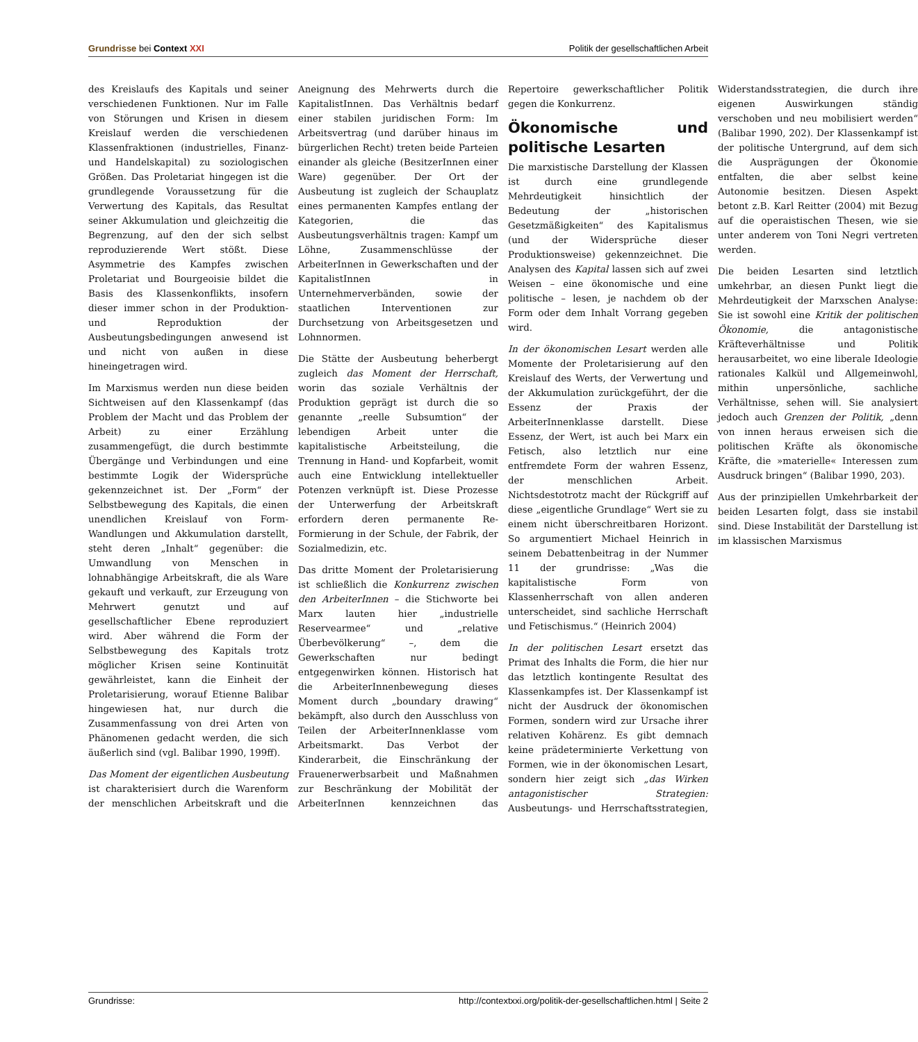Grundrisse bei Context XXI Politik der gesellschaftlichen Arbeit
des Kreislaufs des Kapitals und seiner verschiedenen Funktionen. Nur im Falle von Störungen und Krisen in diesem Kreislauf werden die verschiedenen Klassenfraktionen (industrielles, Finanz- und Handelskapital) zu soziologischen Größen. Das Proletariat hingegen ist die grundlegende Voraussetzung für die Verwertung des Kapitals, das Resultat seiner Akkumulation und gleichzeitig die Begrenzung, auf den der sich selbst reproduzierende Wert stößt. Diese Asymmetrie des Kampfes zwischen Proletariat und Bourgeoisie bildet die Basis des Klassenkonflikts, insofern dieser immer schon in der Produktion- und Reproduktion der Ausbeutungsbedingungen anwesend ist und nicht von außen in diese hineingetragen wird.
Im Marxismus werden nun diese beiden Sichtweisen auf den Klassenkampf (das Problem der Macht und das Problem der Arbeit) zu einer Erzählung zusammengefügt, die durch bestimmte Übergänge und Verbindungen und eine bestimmte Logik der Widersprüche gekennzeichnet ist. Der „Form“ der Selbstbewegung des Kapitals, die einen unendlichen Kreislauf von Form-Wandlungen und Akkumulation darstellt, steht deren „Inhalt“ gegenüber: die Umwandlung von Menschen in lohnabhängige Arbeitskraft, die als Ware gekauft und verkauft, zur Erzeugung von Mehrwert genutzt und auf gesellschaftlicher Ebene reproduziert wird. Aber während die Form der Selbstbewegung des Kapitals trotz möglicher Krisen seine Kontinuität gewährleistet, kann die Einheit der Proletarisierung, worauf Etienne Balibar hingewiesen hat, nur durch die Zusammenfassung von drei Arten von Phänomenen gedacht werden, die sich äußerlich sind (vgl. Balibar 1990, 199ff).
Das Moment der eigentlichen Ausbeutung ist charakterisiert durch die Warenform der menschlichen Arbeitskraft und die Aneignung des Mehrwerts durch die KapitalistInnen. Das Verhältnis bedarf einer stabilen juridischen Form: Im Arbeitsvertrag (und darüber hinaus im bürgerlichen Recht) treten beide Parteien einander als gleiche (BesitzerInnen einer Ware) gegenüber. Der Ort der Ausbeutung ist zugleich der Schauplatz eines permanenten Kampfes entlang der Kategorien, die das Ausbeutungsverhältnis tragen: Kampf um Löhne, Zusammenschlüsse der ArbeiterInnen in Gewerkschaften und der KapitalistInnen in Unternehmerverbänden, sowie der staatlichen Interventionen zur Durchsetzung von Arbeitsgesetzen und Lohnnormen.
Die Stätte der Ausbeutung beherbergt zugleich das Moment der Herrschaft, worin das soziale Verhältnis der Produktion geprägt ist durch die so genannte „reelle Subsumtion“ der lebendigen Arbeit unter die kapitalistische Arbeitsteilung, die Trennung in Hand- und Kopfarbeit, womit auch eine Entwicklung intellektueller Potenzen verknüpft ist. Diese Prozesse der Unterwerfung der Arbeitskraft erfordern deren permanente Re-Formierung in der Schule, der Fabrik, der Sozialmedizin, etc.
Das dritte Moment der Proletarisierung ist schließlich die Konkurrenz zwischen den ArbeiterInnen – die Stichworte bei Marx lauten hier „industrielle Reservearmee“ und „relative Überbevölkerung“ –, dem die Gewerkschaften nur bedingt entgegenwirken können. Historisch hat die ArbeiterInnenbewegung dieses Moment durch „boundary drawing“ bekämpft, also durch den Ausschluss von Teilen der ArbeiterInnenklasse vom Arbeitsmarkt. Das Verbot der Kinderarbeit, die Einschränkung der Frauenerwerbsarbeit und Maßnahmen zur Beschränkung der Mobilität der ArbeiterInnen kennzeichnen das Repertoire gewerkschaftlicher Politik gegen die Konkurrenz.
Ökonomische und politische Lesarten
Die marxistische Darstellung der Klassen ist durch eine grundlegende Mehrdeutigkeit hinsichtlich der Bedeutung der „historischen Gesetzmäßigkeiten“ des Kapitalismus (und der Widersprüche dieser Produktionsweise) gekennzeichnet. Die Analysen des Kapital lassen sich auf zwei Weisen – eine ökonomische und eine politische – lesen, je nachdem ob der Form oder dem Inhalt Vorrang gegeben wird.
In der ökonomischen Lesart werden alle Momente der Proletarisierung auf den Kreislauf des Werts, der Verwertung und der Akkumulation zurückgeführt, der die Essenz der Praxis der ArbeiterInnenklasse darstellt. Diese Essenz, der Wert, ist auch bei Marx ein Fetisch, also letztlich nur eine entfremdete Form der wahren Essenz, der menschlichen Arbeit. Nichtsdestotrotz macht der Rückgriff auf diese „eigentliche Grundlage“ Wert sie zu einem nicht überschreitbaren Horizont. So argumentiert Michael Heinrich in seinem Debattenbeitrag in der Nummer 11 der grundrisse: „Was die kapitalistische Form von Klassenherrschaft von allen anderen unterscheidet, sind sachliche Herrschaft und Fetischismus.“ (Heinrich 2004)
In der politischen Lesart ersetzt das Primat des Inhalts die Form, die hier nur das letztlich kontingente Resultat des Klassenkampfes ist. Der Klassenkampf ist nicht der Ausdruck der ökonomischen Formen, sondern wird zur Ursache ihrer relativen Kohärenz. Es gibt demnach keine prädeterminierte Verkettung von Formen, wie in der ökonomischen Lesart, sondern hier zeigt sich „das Wirken antagonistischer Strategien: Ausbeutungs- und Herrschaftsstrategien, Widerstandsstrategien, die durch ihre eigenen Auswirkungen ständig verschoben und neu mobilisiert werden“ (Balibar 1990, 202). Der Klassenkampf ist der politische Untergrund, auf dem sich die Ausprägungen der Ökonomie entfalten, die aber selbst keine Autonomie besitzen. Diesen Aspekt betont z.B. Karl Reitter (2004) mit Bezug auf die operaistischen Thesen, wie sie unter anderem von Toni Negri vertreten werden.
Die beiden Lesarten sind letztlich umkehrbar, an diesen Punkt liegt die Mehrdeutigkeit der Marxschen Analyse: Sie ist sowohl eine Kritik der politischen Ökonomie, die antagonistische Kräfteverhältnisse und Politik herausarbeitet, wo eine liberale Ideologie rationales Kalkül und Allgemeinwohl, mithin unpersönliche, sachliche Verhältnisse, sehen will. Sie analysiert jedoch auch Grenzen der Politik, „denn von innen heraus erweisen sich die politischen Kräfte als ökonomische Kräfte, die »materielle« Interessen zum Ausdruck bringen“ (Balibar 1990, 203).
Aus der prinzipiellen Umkehrbarkeit der beiden Lesarten folgt, dass sie instabil sind. Diese Instabilität der Darstellung ist im klassischen Marxismus
Grundrisse: http://contextxxi.org/politik-der-gesellschaftlichen.html | Seite 2